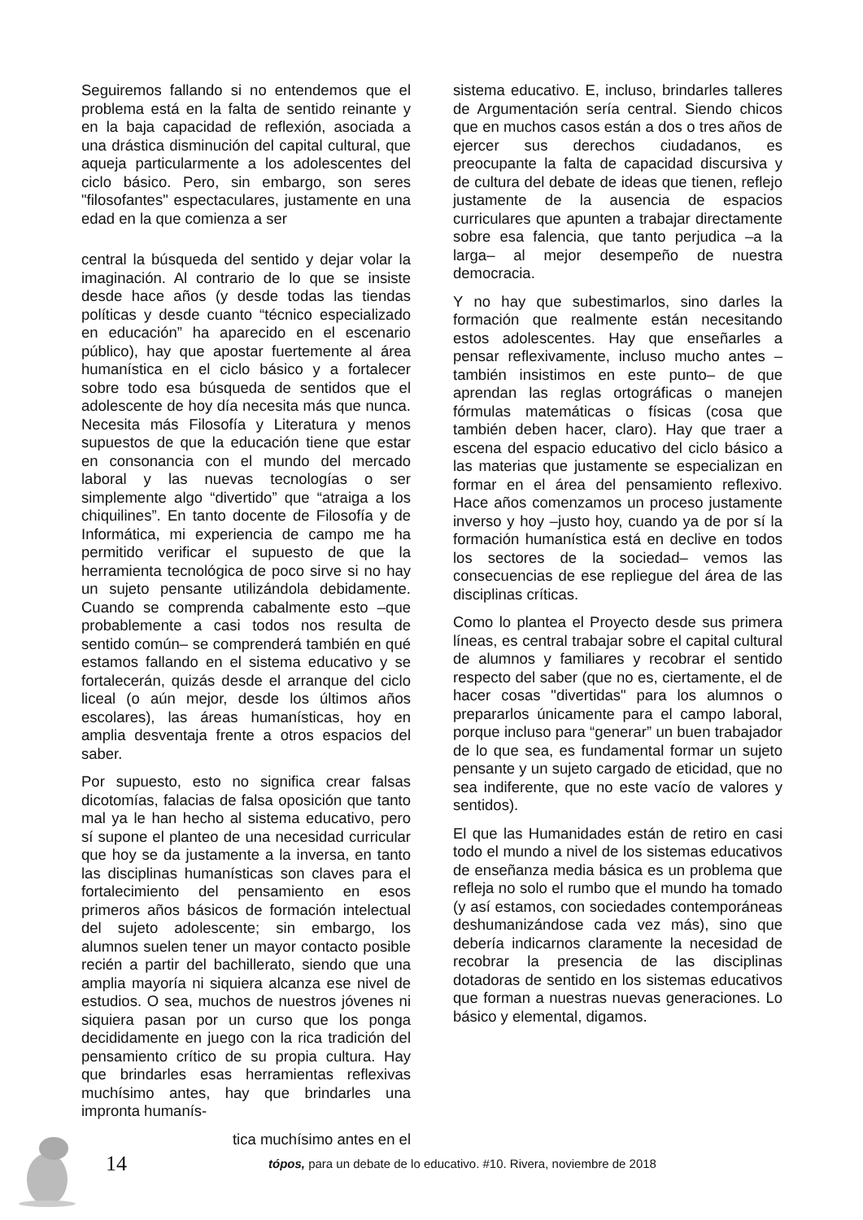Seguiremos fallando si no entendemos que el problema está en la falta de sentido reinante y en la baja capacidad de reflexión, asociada a una drástica disminución del capital cultural, que aqueja particularmente a los adolescentes del ciclo básico. Pero, sin embargo, son seres "filosofantes" espectaculares, justamente en una edad en la que comienza a ser
central la búsqueda del sentido y dejar volar la imaginación. Al contrario de lo que se insiste desde hace años (y desde todas las tiendas políticas y desde cuanto “técnico especializado en educación” ha aparecido en el escenario público), hay que apostar fuertemente al área humanística en el ciclo básico y a fortalecer sobre todo esa búsqueda de sentidos que el adolescente de hoy día necesita más que nunca. Necesita más Filosofía y Literatura y menos supuestos de que la educación tiene que estar en consonancia con el mundo del mercado laboral y las nuevas tecnologías o ser simplemente algo “divertido” que “atraiga a los chiquilines”. En tanto docente de Filosofía y de Informática, mi experiencia de campo me ha permitido verificar el supuesto de que la herramienta tecnológica de poco sirve si no hay un sujeto pensante utilizándola debidamente. Cuando se comprenda cabalmente esto –que probablemente a casi todos nos resulta de sentido común– se comprenderá también en qué estamos fallando en el sistema educativo y se fortalecerán, quizás desde el arranque del ciclo liceal (o aún mejor, desde los últimos años escolares), las áreas humanísticas, hoy en amplia desventaja frente a otros espacios del saber.
Por supuesto, esto no significa crear falsas dicotomías, falacias de falsa oposición que tanto mal ya le han hecho al sistema educativo, pero sí supone el planteo de una necesidad curricular que hoy se da justamente a la inversa, en tanto las disciplinas humanísticas son claves para el fortalecimiento del pensamiento en esos primeros años básicos de formación intelectual del sujeto adolescente; sin embargo, los alumnos suelen tener un mayor contacto posible recién a partir del bachillerato, siendo que una amplia mayoría ni siquiera alcanza ese nivel de estudios. O sea, muchos de nuestros jóvenes ni siquiera pasan por un curso que los ponga decididamente en juego con la rica tradición del pensamiento crítico de su propia cultura. Hay que brindarles esas herramientas reflexivas muchísimo antes, hay que brindarles una impronta humanís-
tica muchísimo antes en el
sistema educativo. E, incluso, brindarles talleres de Argumentación sería central. Siendo chicos que en muchos casos están a dos o tres años de ejercer sus derechos ciudadanos, es preocupante la falta de capacidad discursiva y de cultura del debate de ideas que tienen, reflejo justamente de la ausencia de espacios curriculares que apunten a trabajar directamente sobre esa falencia, que tanto perjudica –a la larga– al mejor desempeño de nuestra democracia.
Y no hay que subestimarlos, sino darles la formación que realmente están necesitando estos adolescentes. Hay que enseñarles a pensar reflexivamente, incluso mucho antes –también insistimos en este punto– de que aprendan las reglas ortográficas o manejen fórmulas matemáticas o físicas (cosa que también deben hacer, claro). Hay que traer a escena del espacio educativo del ciclo básico a las materias que justamente se especializan en formar en el área del pensamiento reflexivo. Hace años comenzamos un proceso justamente inverso y hoy –justo hoy, cuando ya de por sí la formación humanística está en declive en todos los sectores de la sociedad– vemos las consecuencias de ese repliegue del área de las disciplinas críticas.
Como lo plantea el Proyecto desde sus primera líneas, es central trabajar sobre el capital cultural de alumnos y familiares y recobrar el sentido respecto del saber (que no es, ciertamente, el de hacer cosas "divertidas" para los alumnos o prepararlos únicamente para el campo laboral, porque incluso para “generar” un buen trabajador de lo que sea, es fundamental formar un sujeto pensante y un sujeto cargado de eticidad, que no sea indiferente, que no este vacío de valores y sentidos).
El que las Humanidades están de retiro en casi todo el mundo a nivel de los sistemas educativos de enseñanza media básica es un problema que refleja no solo el rumbo que el mundo ha tomado (y así estamos, con sociedades contemporáneas deshumanizándose cada vez más), sino que debería indicarnos claramente la necesidad de recobrar la presencia de las disciplinas dotadoras de sentido en los sistemas educativos que forman a nuestras nuevas generaciones. Lo básico y elemental, digamos.
14 tópos, para un debate de lo educativo. #10. Rivera, noviembre de 2018